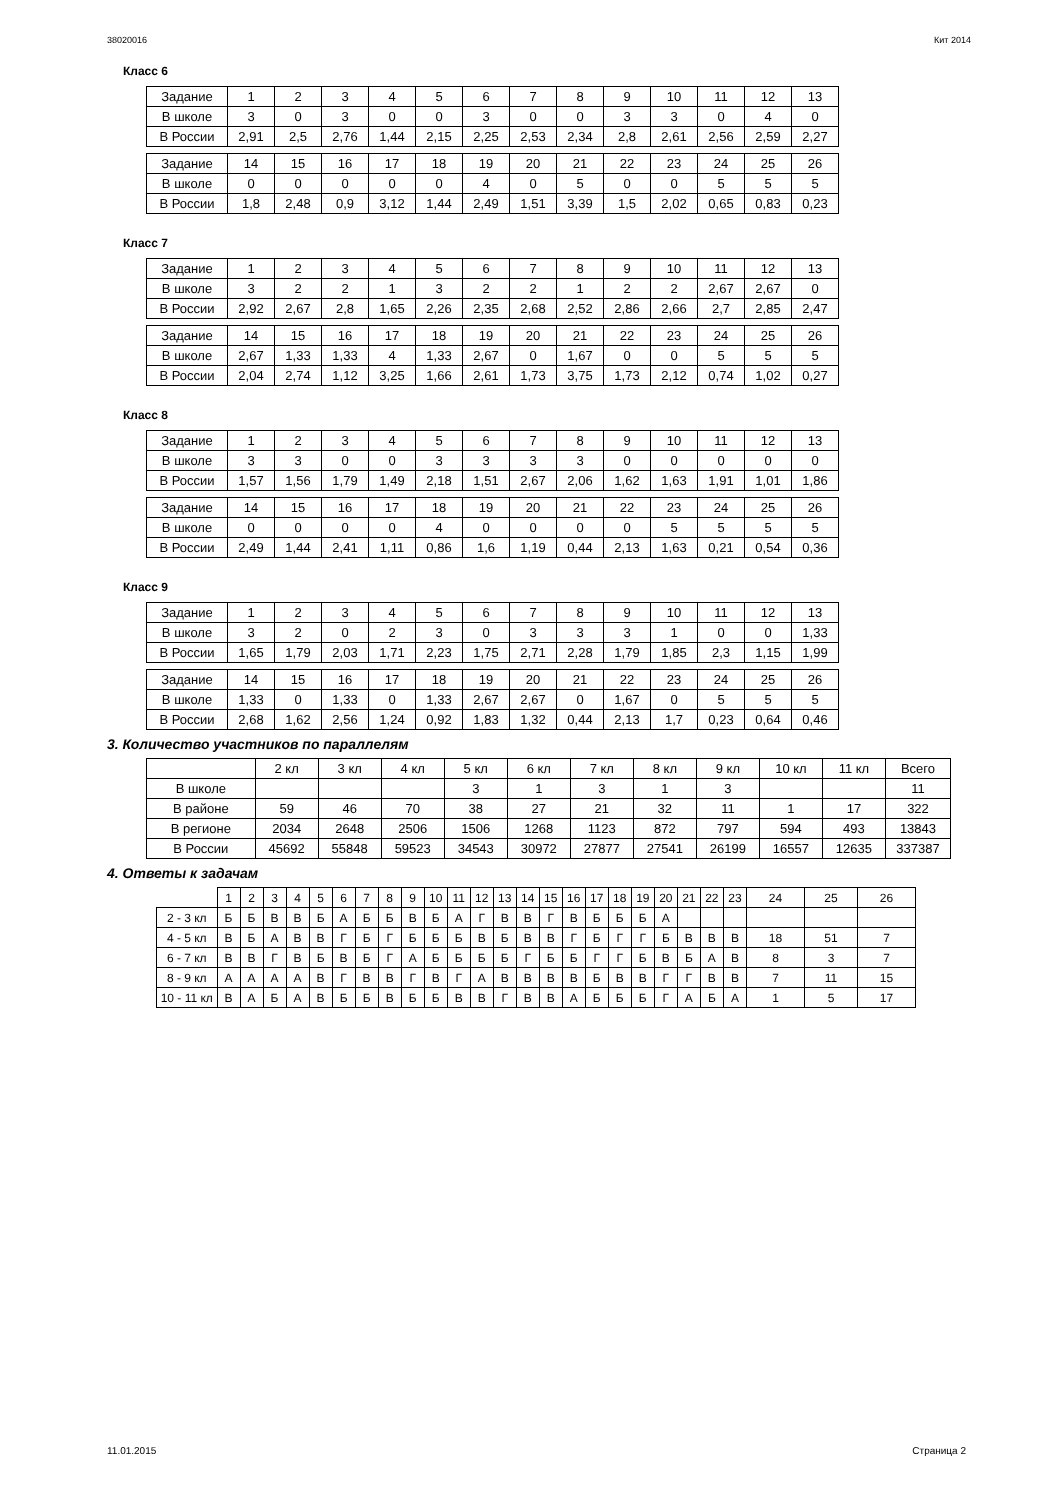38020016 Кит 2014
Класс 6
| Задание | 1 | 2 | 3 | 4 | 5 | 6 | 7 | 8 | 9 | 10 | 11 | 12 | 13 |
| В школе | 3 | 0 | 3 | 0 | 0 | 3 | 0 | 0 | 3 | 3 | 0 | 4 | 0 |
| В России | 2,91 | 2,5 | 2,76 | 1,44 | 2,15 | 2,25 | 2,53 | 2,34 | 2,8 | 2,61 | 2,56 | 2,59 | 2,27 |
| Задание | 14 | 15 | 16 | 17 | 18 | 19 | 20 | 21 | 22 | 23 | 24 | 25 | 26 |
| В школе | 0 | 0 | 0 | 0 | 0 | 4 | 0 | 5 | 0 | 0 | 5 | 5 | 5 |
| В России | 1,8 | 2,48 | 0,9 | 3,12 | 1,44 | 2,49 | 1,51 | 3,39 | 1,5 | 2,02 | 0,65 | 0,83 | 0,23 |
Класс 7
| Задание | 1 | 2 | 3 | 4 | 5 | 6 | 7 | 8 | 9 | 10 | 11 | 12 | 13 |
| В школе | 3 | 2 | 2 | 1 | 3 | 2 | 2 | 1 | 2 | 2 | 2,67 | 2,67 | 0 |
| В России | 2,92 | 2,67 | 2,8 | 1,65 | 2,26 | 2,35 | 2,68 | 2,52 | 2,86 | 2,66 | 2,7 | 2,85 | 2,47 |
| Задание | 14 | 15 | 16 | 17 | 18 | 19 | 20 | 21 | 22 | 23 | 24 | 25 | 26 |
| В школе | 2,67 | 1,33 | 1,33 | 4 | 1,33 | 2,67 | 0 | 1,67 | 0 | 0 | 5 | 5 | 5 |
| В России | 2,04 | 2,74 | 1,12 | 3,25 | 1,66 | 2,61 | 1,73 | 3,75 | 1,73 | 2,12 | 0,74 | 1,02 | 0,27 |
Класс 8
| Задание | 1 | 2 | 3 | 4 | 5 | 6 | 7 | 8 | 9 | 10 | 11 | 12 | 13 |
| В школе | 3 | 3 | 0 | 0 | 3 | 3 | 3 | 3 | 0 | 0 | 0 | 0 | 0 |
| В России | 1,57 | 1,56 | 1,79 | 1,49 | 2,18 | 1,51 | 2,67 | 2,06 | 1,62 | 1,63 | 1,91 | 1,01 | 1,86 |
| Задание | 14 | 15 | 16 | 17 | 18 | 19 | 20 | 21 | 22 | 23 | 24 | 25 | 26 |
| В школе | 0 | 0 | 0 | 0 | 4 | 0 | 0 | 0 | 0 | 5 | 5 | 5 | 5 |
| В России | 2,49 | 1,44 | 2,41 | 1,11 | 0,86 | 1,6 | 1,19 | 0,44 | 2,13 | 1,63 | 0,21 | 0,54 | 0,36 |
Класс 9
| Задание | 1 | 2 | 3 | 4 | 5 | 6 | 7 | 8 | 9 | 10 | 11 | 12 | 13 |
| В школе | 3 | 2 | 0 | 2 | 3 | 0 | 3 | 3 | 3 | 1 | 0 | 0 | 1,33 |
| В России | 1,65 | 1,79 | 2,03 | 1,71 | 2,23 | 1,75 | 2,71 | 2,28 | 1,79 | 1,85 | 2,3 | 1,15 | 1,99 |
| Задание | 14 | 15 | 16 | 17 | 18 | 19 | 20 | 21 | 22 | 23 | 24 | 25 | 26 |
| В школе | 1,33 | 0 | 1,33 | 0 | 1,33 | 2,67 | 2,67 | 0 | 1,67 | 0 | 5 | 5 | 5 |
| В России | 2,68 | 1,62 | 2,56 | 1,24 | 0,92 | 1,83 | 1,32 | 0,44 | 2,13 | 1,7 | 0,23 | 0,64 | 0,46 |
3. Количество участников по параллелям
| | 2 кл | 3 кл | 4 кл | 5 кл | 6 кл | 7 кл | 8 кл | 9 кл | 10 кл | 11 кл | Всего |
| В школе | | | | 3 | 1 | 3 | 1 | 3 | | | 11 |
| В районе | 59 | 46 | 70 | 38 | 27 | 21 | 32 | 11 | 1 | 17 | 322 |
| В регионе | 2034 | 2648 | 2506 | 1506 | 1268 | 1123 | 872 | 797 | 594 | 493 | 13843 |
| В России | 45692 | 55848 | 59523 | 34543 | 30972 | 27877 | 27541 | 26199 | 16557 | 12635 | 337387 |
4. Ответы к задачам
| | 1 | 2 | 3 | 4 | 5 | 6 | 7 | 8 | 9 | 10 | 11 | 12 | 13 | 14 | 15 | 16 | 17 | 18 | 19 | 20 | 21 | 22 | 23 | 24 | 25 | 26 |
| 2 - 3 кл | Б | Б | В | В | Б | А | Б | Б | В | Б | А | Г | В | В | Г | В | Б | Б | Б | А | | | | | | |
| 4 - 5 кл | В | Б | А | В | В | Г | Б | Г | Б | Б | Б | В | Б | В | В | Г | Б | Г | Г | Б | В | В | В | 18 | 51 | 7 |
| 6 - 7 кл | В | В | Г | В | Б | В | Б | Г | А | Б | Б | Б | Б | Г | Б | Б | Г | Г | Б | В | Б | А | В | 8 | 3 | 7 |
| 8 - 9 кл | А | А | А | А | В | Г | В | В | Г | В | Г | А | В | В | В | В | Б | В | В | Г | Г | В | В | 7 | 11 | 15 |
| 10 - 11 кл | В | А | Б | А | В | Б | Б | В | Б | Б | В | В | Г | В | В | А | Б | Б | Б | Г | А | Б | А | 1 | 5 | 17 |
11.01.2015 Страница 2